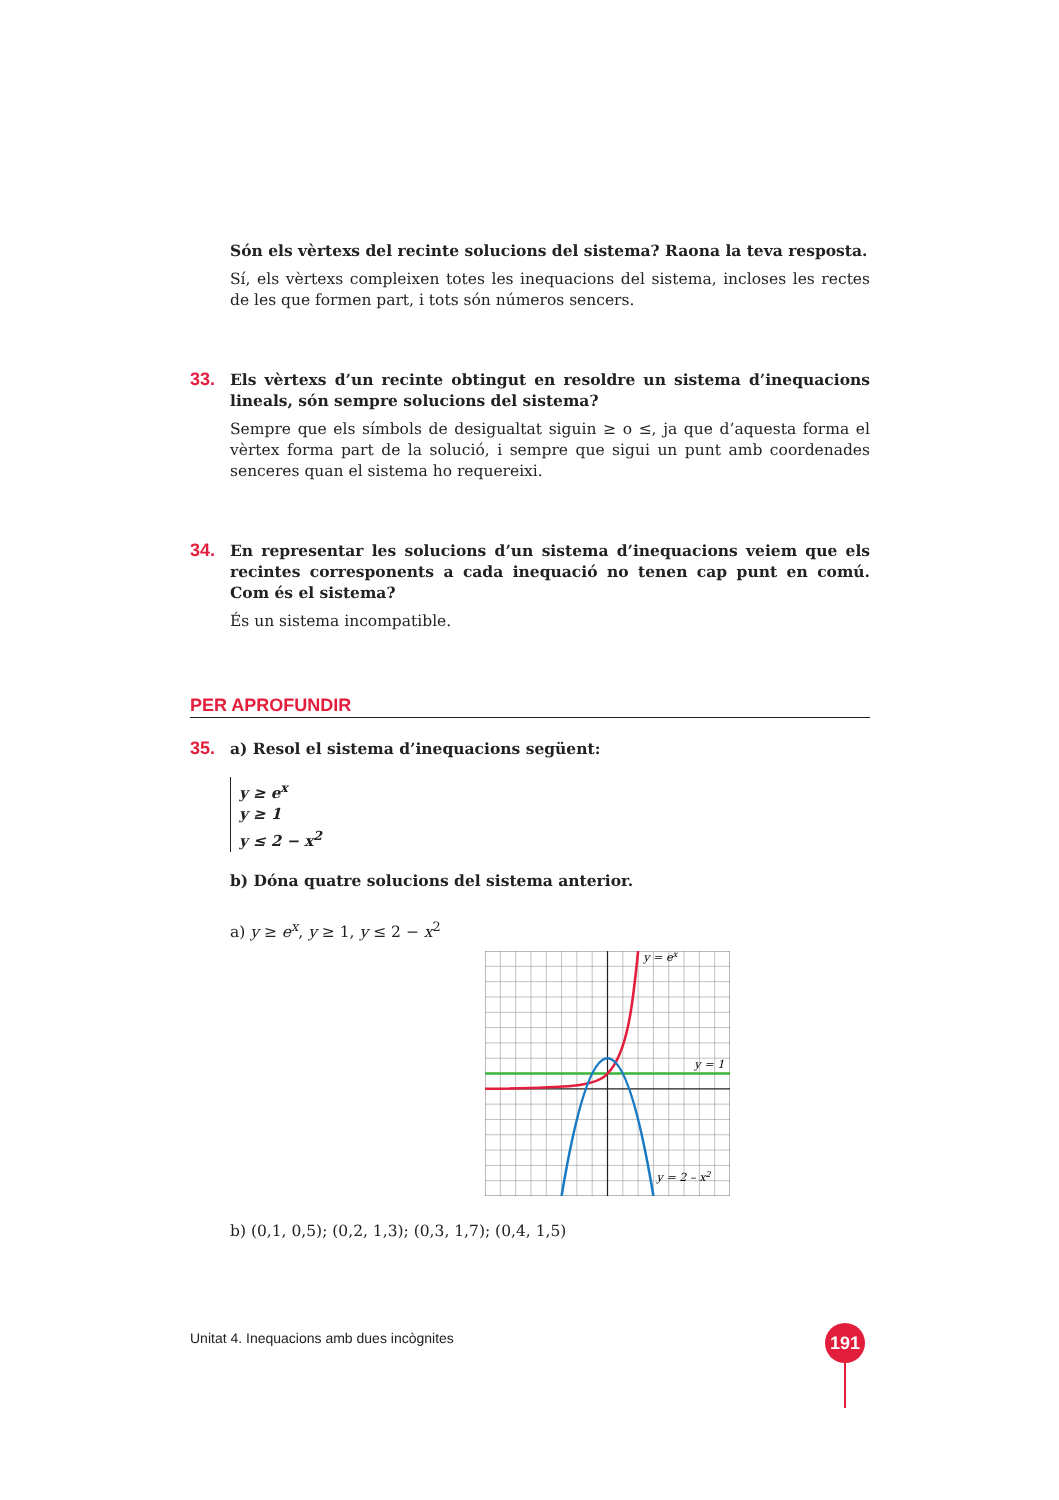Són els vèrtexs del recinte solucions del sistema? Raona la teva resposta.
Sí, els vèrtexs compleixen totes les inequacions del sistema, incloses les rectes de les que formen part, i tots són números sencers.
33.
Els vèrtexs d’un recinte obtingut en resoldre un sistema d’inequacions lineals, són sempre solucions del sistema?
Sempre que els símbols de desigualtat siguin ≥ o ≤, ja que d’aquesta forma el vèrtex forma part de la solució, i sempre que sigui un punt amb coordenades senceres quan el sistema ho requereixi.
34.
En representar les solucions d’un sistema d’inequacions veiem que els recintes corresponents a cada inequació no tenen cap punt en comú. Com és el sistema?
És un sistema incompatible.
PER APROFUNDIR
35.
a) Resol el sistema d’inequacions següent:
y ≥ e<sup>x</sup>
y ≥ 1
y ≤ 2 − x<sup>2</sup>
b) Dóna quatre solucions del sistema anterior.
a) y ≥ e<sup>x</sup>, y ≥ 1, y ≤ 2 − x<sup>2</sup>
y = ex
y = 1
y = 2 – x2
b) (0,1, 0,5); (0,2, 1,3); (0,3, 1,7); (0,4, 1,5)
Unitat 4. Inequacions amb dues incògnites
191